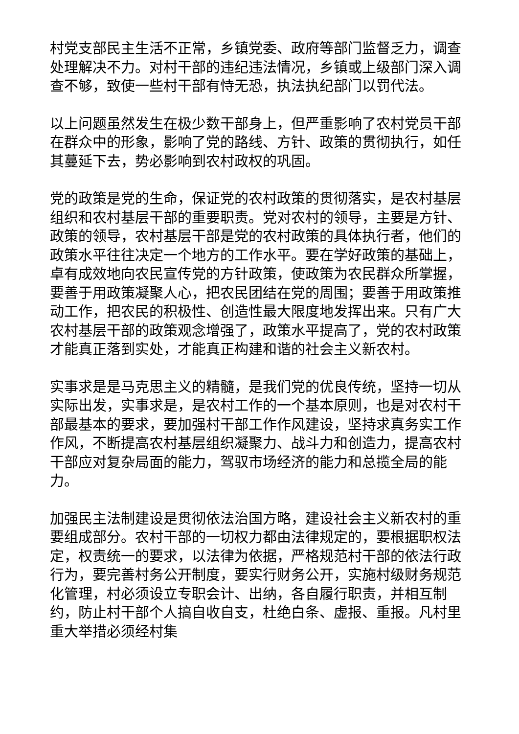村党支部民主生活不正常，乡镇党委、政府等部门监督乏力，调查处理解决不力。对村干部的违纪违法情况，乡镇或上级部门深入调查不够，致使一些村干部有恃无恐，执法执纪部门以罚代法。
以上问题虽然发生在极少数干部身上，但严重影响了农村党员干部在群众中的形象，影响了党的路线、方针、政策的贯彻执行，如任其蔓延下去，势必影响到农村政权的巩固。
党的政策是党的生命，保证党的农村政策的贯彻落实，是农村基层组织和农村基层干部的重要职责。党对农村的领导，主要是方针、政策的领导，农村基层干部是党的农村政策的具体执行者，他们的政策水平往往决定一个地方的工作水平。要在学好政策的基础上，卓有成效地向农民宣传党的方针政策，使政策为农民群众所掌握，要善于用政策凝聚人心，把农民团结在党的周围；要善于用政策推动工作，把农民的积极性、创造性最大限度地发挥出来。只有广大农村基层干部的政策观念增强了，政策水平提高了，党的农村政策才能真正落到实处，才能真正构建和谐的社会主义新农村。
实事求是是马克思主义的精髓，是我们党的优良传统，坚持一切从实际出发，实事求是，是农村工作的一个基本原则，也是对农村干部最基本的要求，要加强村干部工作作风建设，坚持求真务实工作作风，不断提高农村基层组织凝聚力、战斗力和创造力，提高农村干部应对复杂局面的能力，驾驭市场经济的能力和总揽全局的能力。
加强民主法制建设是贯彻依法治国方略，建设社会主义新农村的重要组成部分。农村干部的一切权力都由法律规定的，要根据职权法定，权责统一的要求，以法律为依据，严格规范村干部的依法行政行为，要完善村务公开制度，要实行财务公开，实施村级财务规范化管理，村必须设立专职会计、出纳，各自履行职责，并相互制约，防止村干部个人搞自收自支，杜绝白条、虚报、重报。凡村里重大举措必须经村集